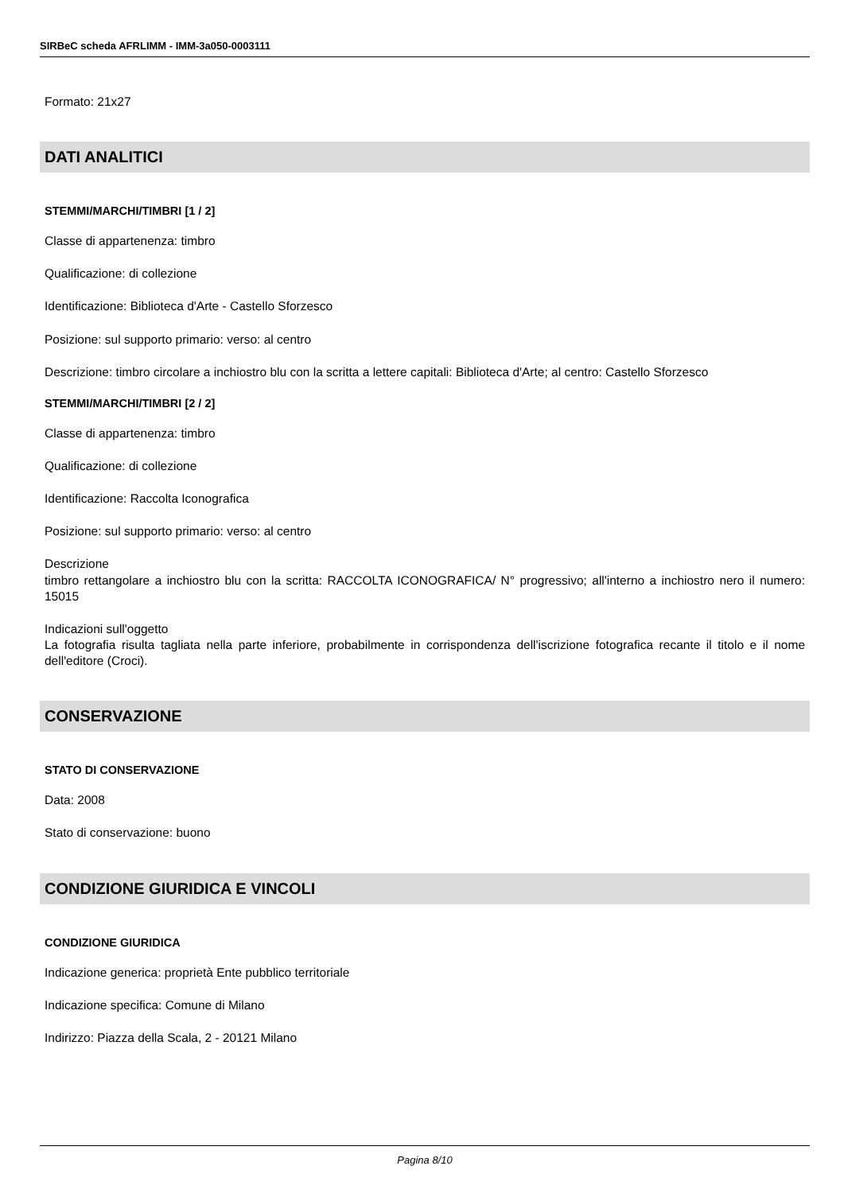SIRBeC scheda AFRLIMM - IMM-3a050-0003111
Formato: 21x27
DATI ANALITICI
STEMMI/MARCHI/TIMBRI [1 / 2]
Classe di appartenenza: timbro
Qualificazione: di collezione
Identificazione: Biblioteca d'Arte - Castello Sforzesco
Posizione: sul supporto primario: verso: al centro
Descrizione: timbro circolare a inchiostro blu con la scritta a lettere capitali: Biblioteca d'Arte; al centro: Castello Sforzesco
STEMMI/MARCHI/TIMBRI [2 / 2]
Classe di appartenenza: timbro
Qualificazione: di collezione
Identificazione: Raccolta Iconografica
Posizione: sul supporto primario: verso: al centro
Descrizione
timbro rettangolare a inchiostro blu con la scritta: RACCOLTA ICONOGRAFICA/ N° progressivo; all'interno a inchiostro nero il numero: 15015
Indicazioni sull'oggetto
La fotografia risulta tagliata nella parte inferiore, probabilmente in corrispondenza dell'iscrizione fotografica recante il titolo e il nome dell'editore (Croci).
CONSERVAZIONE
STATO DI CONSERVAZIONE
Data: 2008
Stato di conservazione: buono
CONDIZIONE GIURIDICA E VINCOLI
CONDIZIONE GIURIDICA
Indicazione generica: proprietà Ente pubblico territoriale
Indicazione specifica: Comune di Milano
Indirizzo: Piazza della Scala, 2 - 20121 Milano
Pagina 8/10